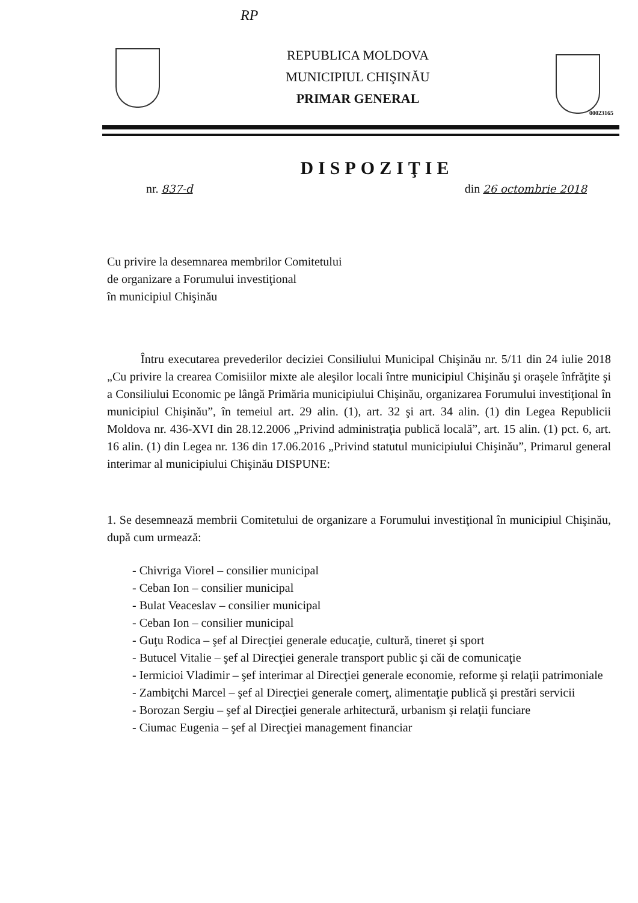RP
REPUBLICA MOLDOVA
MUNICIPIUL CHIŞINĂU
PRIMAR GENERAL
00023165
DISPOZIŢIE
nr. 837-d din 26 octombrie 2018
Cu privire la desemnarea membrilor Comitetului
de organizare a Forumului investiţional
în municipiul Chişinău
Întru executarea prevederilor deciziei Consiliului Municipal Chişinău nr. 5/11 din 24 iulie 2018 „Cu privire la crearea Comisiilor mixte ale aleşilor locali între municipiul Chişinău şi oraşele înfrăţite şi a Consiliului Economic pe lângă Primăria municipiului Chişinău, organizarea Forumului investiţional în municipiul Chişinău”, în temeiul art. 29 alin. (1), art. 32 şi art. 34 alin. (1) din Legea Republicii Moldova nr. 436-XVI din 28.12.2006 „Privind administraţia publică locală”, art. 15 alin. (1) pct. 6, art. 16 alin. (1) din Legea nr. 136 din 17.06.2016 „Privind statutul municipiului Chişinău”, Primarul general interimar al municipiului Chişinău DISPUNE:
1. Se desemnează membrii Comitetului de organizare a Forumului investiţional în municipiul Chişinău, după cum urmează:
- Chivriga Viorel – consilier municipal
- Ceban Ion – consilier municipal
- Bulat Veaceslav – consilier municipal
- Ceban Ion – consilier municipal
- Guţu Rodica – şef al Direcţiei generale educaţie, cultură, tineret şi sport
- Butucel Vitalie – şef al Direcţiei generale transport public şi căi de comunicaţie
- Iermicioi Vladimir – şef interimar al Direcţiei generale economie, reforme şi relaţii patrimoniale
- Zambiţchi Marcel – şef al Direcţiei generale comerţ, alimentaţie publică şi prestări servicii
- Borozan Sergiu – şef al Direcţiei generale arhitectură, urbanism şi relaţii funciare
- Ciumac Eugenia – şef al Direcţiei management financiar